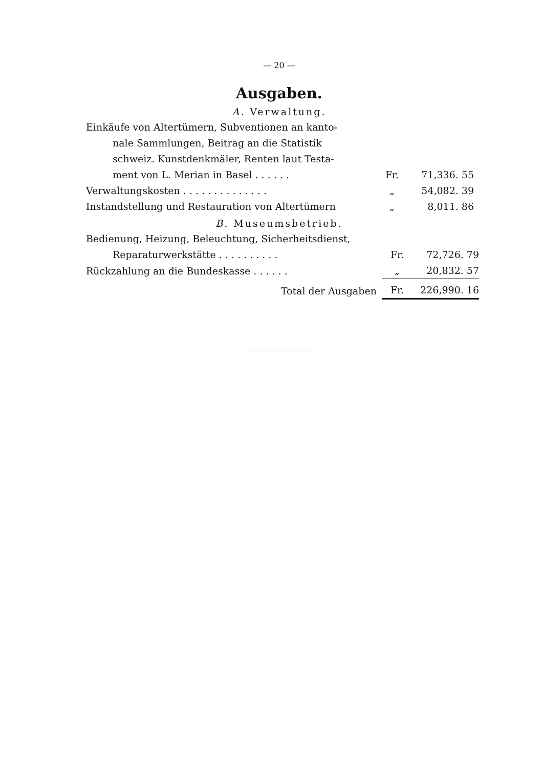— 20 —
Ausgaben.
A. Verwaltung.
| Einkäufe von Altertümern, Subventionen an kanto- nale Sammlungen, Beitrag an die Statistik schweiz. Kunstdenkmäler, Renten laut Testa- ment von L. Merian in Basel . . . . . . | Fr. | 71,336. 55 |
| Verwaltungskosten . . . . . . . . . . . . . . | „ | 54,082. 39 |
| Instandstellung und Restauration von Altertümern | „ | 8,011. 86 |
B. Museumsbetrieb.
| Bedienung, Heizung, Beleuchtung, Sicherheitsdienst, Reparaturwerkstätte . . . . . . . . . . | Fr. | 72,726. 79 |
| Rückzahlung an die Bundeskasse . . . . . . | „ | 20,832. 57 |
| Total der Ausgaben | Fr. | 226,990. 16 |